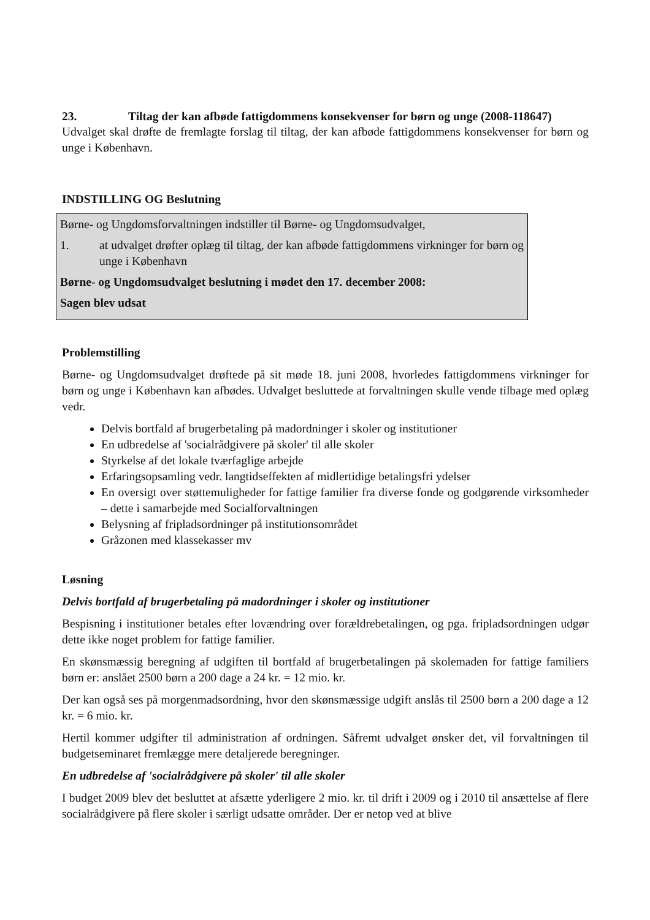23. Tiltag der kan afbøde fattigdommens konsekvenser for børn og unge (2008-118647)
Udvalget skal drøfte de fremlagte forslag til tiltag, der kan afbøde fattigdommens konsekvenser for børn og unge i København.
INDSTILLING OG Beslutning
Børne- og Ungdomsforvaltningen indstiller til Børne- og Ungdomsudvalget,
1. at udvalget drøfter oplæg til tiltag, der kan afbøde fattigdommens virkninger for børn og unge i København
Børne- og Ungdomsudvalget beslutning i mødet den 17. december 2008:
Sagen blev udsat
Problemstilling
Børne- og Ungdomsudvalget drøftede på sit møde 18. juni 2008, hvorledes fattigdommens virkninger for børn og unge i København kan afbødes. Udvalget besluttede at forvaltningen skulle vende tilbage med oplæg vedr.
Delvis bortfald af brugerbetaling på madordninger i skoler og institutioner
En udbredelse af 'socialrådgivere på skoler' til alle skoler
Styrkelse af det lokale tværfaglige arbejde
Erfaringsopsamling vedr. langtidseffekten af midlertidige betalingsfri ydelser
En oversigt over støttemuligheder for fattige familier fra diverse fonde og godgørende virksomheder – dette i samarbejde med Socialforvaltningen
Belysning af fripladsordninger på institutionsområdet
Gråzonen med klassekasser mv
Løsning
Delvis bortfald af brugerbetaling på madordninger i skoler og institutioner
Bespisning i institutioner betales efter lovændring over forældrebetalingen, og pga. fripladsordningen udgør dette ikke noget problem for fattige familier.
En skønsmæssig beregning af udgiften til bortfald af brugerbetalingen på skolemaden for fattige familiers børn er: anslået 2500 børn a 200 dage a 24 kr. = 12 mio. kr.
Der kan også ses på morgenmadsordning, hvor den skønsmæssige udgift anslås til 2500 børn a 200 dage a 12 kr. = 6 mio. kr.
Hertil kommer udgifter til administration af ordningen. Såfremt udvalget ønsker det, vil forvaltningen til budgetseminaret fremlægge mere detaljerede beregninger.
En udbredelse af 'socialrådgivere på skoler' til alle skoler
I budget 2009 blev det besluttet at afsætte yderligere 2 mio. kr. til drift i 2009 og i 2010 til ansættelse af flere socialrådgivere på flere skoler i særligt udsatte områder. Der er netop ved at blive